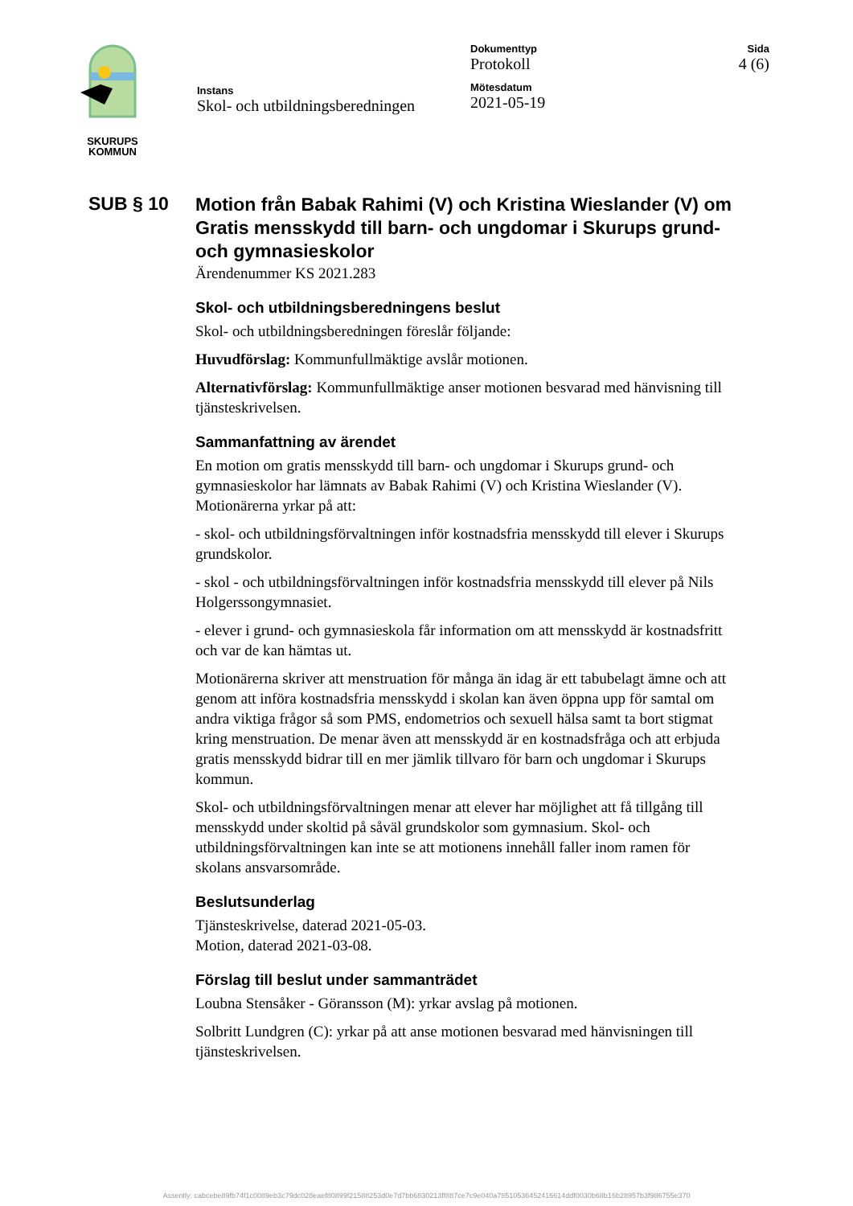SKURUPS
KOMMUN
Instans
Skol- och utbildningsberedningen
Dokumenttyp
Protokoll
Mötesdatum
2021-05-19
Sida
4 (6)
SUB § 10
Motion från Babak Rahimi (V) och Kristina Wieslander (V) om Gratis mensskydd till barn- och ungdomar i Skurups grund- och gymnasieskolor
Ärendenummer KS 2021.283
Skol- och utbildningsberedningens beslut
Skol- och utbildningsberedningen föreslår följande:
Huvudförslag: Kommunfullmäktige avslår motionen.
Alternativförslag: Kommunfullmäktige anser motionen besvarad med hänvisning till tjänsteskrivelsen.
Sammanfattning av ärendet
En motion om gratis mensskydd till barn- och ungdomar i Skurups grund- och gymnasieskolor har lämnats av Babak Rahimi (V) och Kristina Wieslander (V). Motionärerna yrkar på att:
- skol- och utbildningsförvaltningen inför kostnadsfria mensskydd till elever i Skurups grundskolor.
- skol - och utbildningsförvaltningen inför kostnadsfria mensskydd till elever på Nils Holgerssongymnasiet.
- elever i grund- och gymnasieskola får information om att mensskydd är kostnadsfritt och var de kan hämtas ut.
Motionärerna skriver att menstruation för många än idag är ett tabubelagt ämne och att genom att införa kostnadsfria mensskydd i skolan kan även öppna upp för samtal om andra viktiga frågor så som PMS, endometrios och sexuell hälsa samt ta bort stigmat kring menstruation. De menar även att mensskydd är en kostnadsfråga och att erbjuda gratis mensskydd bidrar till en mer jämlik tillvaro för barn och ungdomar i Skurups kommun.
Skol- och utbildningsförvaltningen menar att elever har möjlighet att få tillgång till mensskydd under skoltid på såväl grundskolor som gymnasium. Skol- och utbildningsförvaltningen kan inte se att motionens innehåll faller inom ramen för skolans ansvarsområde.
Beslutsunderlag
Tjänsteskrivelse, daterad 2021-05-03.
Motion, daterad 2021-03-08.
Förslag till beslut under sammanträdet
Loubna Stensåker - Göransson (M): yrkar avslag på motionen.
Solbritt Lundgren (C): yrkar på att anse motionen besvarad med hänvisningen till tjänsteskrivelsen.
Assently: cabcebe89fb74f1c0089eb3c79dc028eaef80899f21588253d0e7d7bb6830213ff887ce7c9e040a78510536452416614ddf0030b68b16b28957b3f986755e370